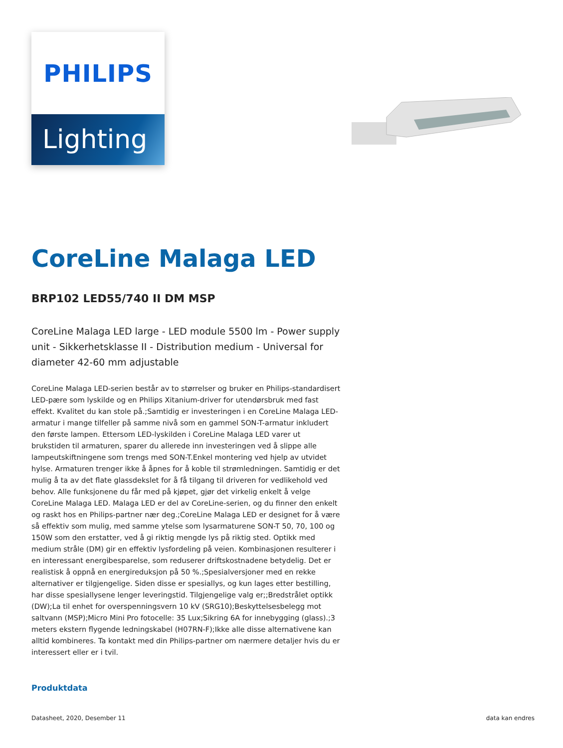PHILIPS
Lighting
CoreLine Malaga LED
BRP102 LED55/740 II DM MSP
CoreLine Malaga LED large - LED module 5500 lm - Power supply unit - Sikkerhetsklasse II - Distribution medium - Universal for diameter 42-60 mm adjustable
CoreLine Malaga LED-serien består av to størrelser og bruker en Philips-standardisert LED-pære som lyskilde og en Philips Xitanium-driver for utendørsbruk med fast effekt. Kvalitet du kan stole på.;Samtidig er investeringen i en CoreLine Malaga LED-armatur i mange tilfeller på samme nivå som en gammel SON-T-armatur inkludert den første lampen. Ettersom LED-lyskilden i CoreLine Malaga LED varer ut brukstiden til armaturen, sparer du allerede inn investeringen ved å slippe alle lampeutskiftningene som trengs med SON-T.Enkel montering ved hjelp av utvidet hylse. Armaturen trenger ikke å åpnes for å koble til strømledningen. Samtidig er det mulig å ta av det flate glassdekslet for å få tilgang til driveren for vedlikehold ved behov. Alle funksjonene du får med på kjøpet, gjør det virkelig enkelt å velge CoreLine Malaga LED. Malaga LED er del av CoreLine-serien, og du finner den enkelt og raskt hos en Philips-partner nær deg.;CoreLine Malaga LED er designet for å være så effektiv som mulig, med samme ytelse som lysarmaturene SON-T 50, 70, 100 og 150W som den erstatter, ved å gi riktig mengde lys på riktig sted. Optikk med medium stråle (DM) gir en effektiv lysfordeling på veien. Kombinasjonen resulterer i en interessant energibesparelse, som reduserer driftskostnadene betydelig. Det er realistisk å oppnå en energireduksjon på 50 %.;Spesialversjoner med en rekke alternativer er tilgjengelige. Siden disse er spesiallys, og kun lages etter bestilling, har disse spesiallysene lenger leveringstid. Tilgjengelige valg er;;Bredstrålet optikk (DW);La til enhet for overspenningsvern 10 kV (SRG10);Beskyttelsesbelegg mot saltvann (MSP);Micro Mini Pro fotocelle: 35 Lux;Sikring 6A for innebygging (glass).;3 meters ekstern flygende ledningskabel (H07RN-F);Ikke alle disse alternativene kan alltid kombineres. Ta kontakt med din Philips-partner om nærmere detaljer hvis du er interessert eller er i tvil.
Produktdata
Datasheet, 2020, Desember 11 data kan endres